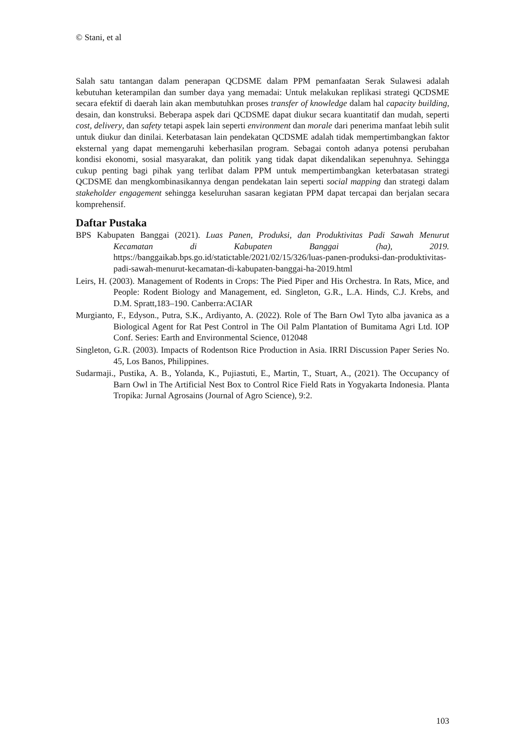© Stani, et al
Salah satu tantangan dalam penerapan QCDSME dalam PPM pemanfaatan Serak Sulawesi adalah kebutuhan keterampilan dan sumber daya yang memadai: Untuk melakukan replikasi strategi QCDSME secara efektif di daerah lain akan membutuhkan proses transfer of knowledge dalam hal capacity building, desain, dan konstruksi. Beberapa aspek dari QCDSME dapat diukur secara kuantitatif dan mudah, seperti cost, delivery, dan safety tetapi aspek lain seperti environment dan morale dari penerima manfaat lebih sulit untuk diukur dan dinilai. Keterbatasan lain pendekatan QCDSME adalah tidak mempertimbangkan faktor eksternal yang dapat memengaruhi keberhasilan program. Sebagai contoh adanya potensi perubahan kondisi ekonomi, sosial masyarakat, dan politik yang tidak dapat dikendalikan sepenuhnya. Sehingga cukup penting bagi pihak yang terlibat dalam PPM untuk mempertimbangkan keterbatasan strategi QCDSME dan mengkombinasikannya dengan pendekatan lain seperti social mapping dan strategi dalam stakeholder engagement sehingga keseluruhan sasaran kegiatan PPM dapat tercapai dan berjalan secara komprehensif.
Daftar Pustaka
BPS Kabupaten Banggai (2021). Luas Panen, Produksi, dan Produktivitas Padi Sawah Menurut Kecamatan di Kabupaten Banggai (ha), 2019. https://banggaikab.bps.go.id/statictable/2021/02/15/326/luas-panen-produksi-dan-produktivitas-padi-sawah-menurut-kecamatan-di-kabupaten-banggai-ha-2019.html
Leirs, H. (2003). Management of Rodents in Crops: The Pied Piper and His Orchestra. In Rats, Mice, and People: Rodent Biology and Management, ed. Singleton, G.R., L.A. Hinds, C.J. Krebs, and D.M. Spratt,183–190. Canberra:ACIAR
Murgianto, F., Edyson., Putra, S.K., Ardiyanto, A. (2022). Role of The Barn Owl Tyto alba javanica as a Biological Agent for Rat Pest Control in The Oil Palm Plantation of Bumitama Agri Ltd. IOP Conf. Series: Earth and Environmental Science, 012048
Singleton, G.R. (2003). Impacts of Rodentson Rice Production in Asia. IRRI Discussion Paper Series No. 45, Los Banos, Philippines.
Sudarmaji., Pustika, A. B., Yolanda, K., Pujiastuti, E., Martin, T., Stuart, A., (2021). The Occupancy of Barn Owl in The Artificial Nest Box to Control Rice Field Rats in Yogyakarta Indonesia. Planta Tropika: Jurnal Agrosains (Journal of Agro Science), 9:2.
103